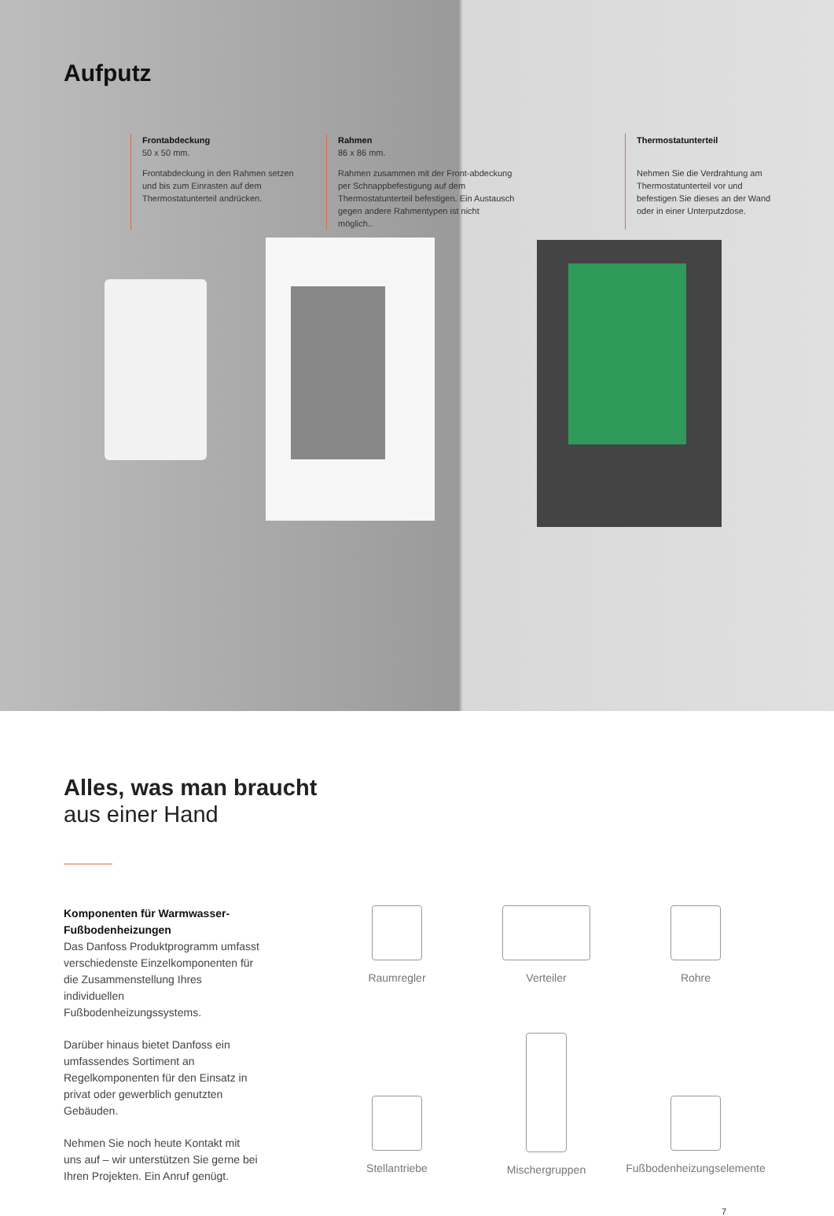Aufputz
Frontabdeckung
50 x 50 mm.
Frontabdeckung in den Rahmen setzen und bis zum Einrasten auf dem Thermostatunterteil andrücken.
Rahmen
86 x 86 mm.
Rahmen zusammen mit der Front-abdeckung per Schnappbefestigung auf dem Thermostatunterteil befestigen. Ein Austausch gegen andere Rahmentypen ist nicht möglich..
Thermostatunterteil
Nehmen Sie die Verdrahtung am Thermostatunterteil vor und befestigen Sie dieses an der Wand oder in einer Unterputzdose.
Alles, was man braucht
aus einer Hand
Komponenten für Warmwasser-Fußbodenheizungen
Das Danfoss Produktprogramm umfasst verschiedenste Einzelkomponenten für die Zusammenstellung Ihres individuellen Fußbodenheizungssystems.
Darüber hinaus bietet Danfoss ein umfassendes Sortiment an Regelkomponenten für den Einsatz in privat oder gewerblich genutzten Gebäuden.
Nehmen Sie noch heute Kontakt mit uns auf – wir unterstützen Sie gerne bei Ihren Projekten. Ein Anruf genügt.
Raumregler
Verteiler
Rohre
Stellantriebe
Mischergruppen
Fußbodenheizungselemente
7